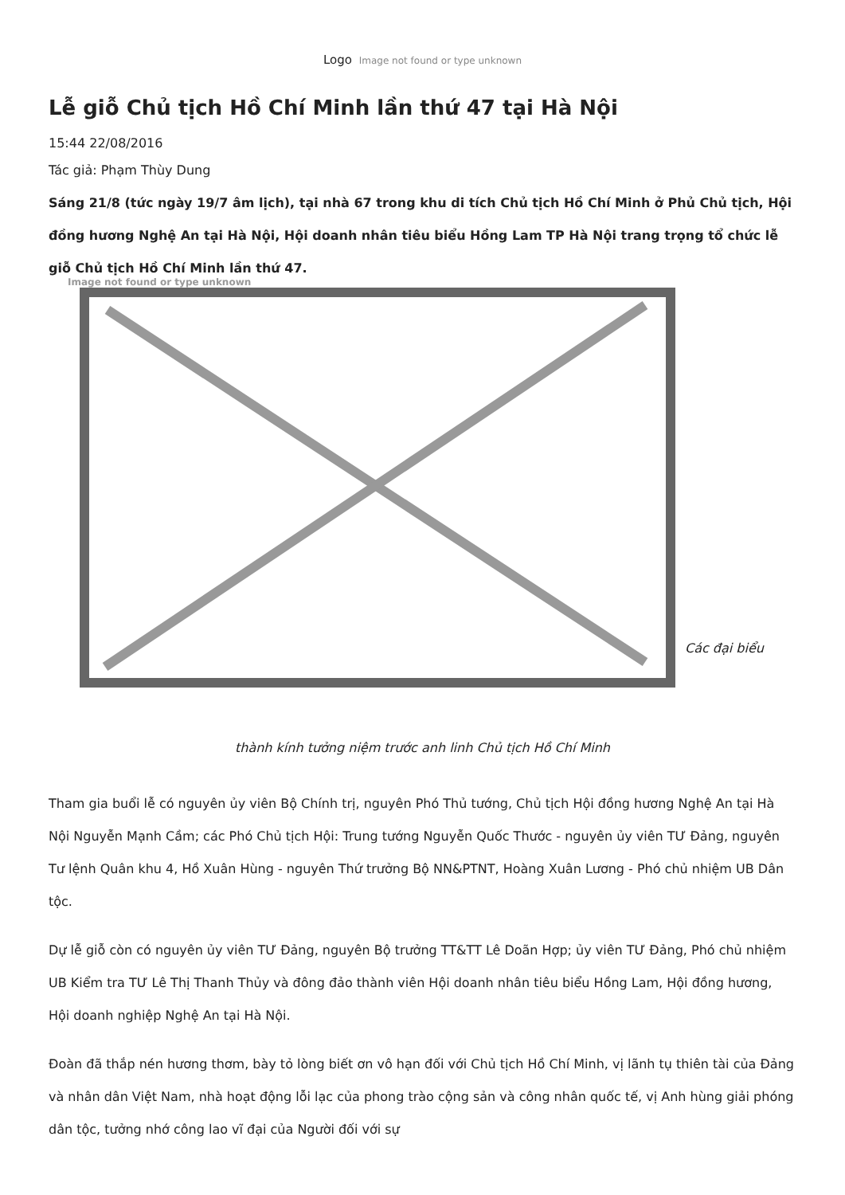Logo Image not found or type unknown
Lễ giỗ Chủ tịch Hồ Chí Minh lần thứ 47 tại Hà Nội
15:44 22/08/2016
Tác giả: Phạm Thùy Dung
Sáng 21/8 (tức ngày 19/7 âm lịch), tại nhà 67 trong khu di tích Chủ tịch Hồ Chí Minh ở Phủ Chủ tịch, Hội đồng hương Nghệ An tại Hà Nội, Hội doanh nhân tiêu biểu Hồng Lam TP Hà Nội trang trọng tổ chức lễ giỗ Chủ tịch Hồ Chí Minh lần thứ 47.
Image not found or type unknown
Các đại biểu
thành kính tưởng niệm trước anh linh Chủ tịch Hồ Chí Minh
Tham gia buổi lễ có nguyên ủy viên Bộ Chính trị, nguyên Phó Thủ tướng, Chủ tịch Hội đồng hương Nghệ An tại Hà Nội Nguyễn Mạnh Cầm; các Phó Chủ tịch Hội: Trung tướng Nguyễn Quốc Thước - nguyên ủy viên TƯ Đảng, nguyên Tư lệnh Quân khu 4, Hồ Xuân Hùng - nguyên Thứ trưởng Bộ NN&PTNT, Hoàng Xuân Lương - Phó chủ nhiệm UB Dân tộc.
Dự lễ giỗ còn có nguyên ủy viên TƯ Đảng, nguyên Bộ trưởng TT&TT Lê Doãn Hợp; ủy viên TƯ Đảng, Phó chủ nhiệm UB Kiểm tra TƯ Lê Thị Thanh Thủy và đông đảo thành viên Hội doanh nhân tiêu biểu Hồng Lam, Hội đồng hương, Hội doanh nghiệp Nghệ An tại Hà Nội.
Đoàn đã thắp nén hương thơm, bày tỏ lòng biết ơn vô hạn đối với Chủ tịch Hồ Chí Minh, vị lãnh tụ thiên tài của Đảng và nhân dân Việt Nam, nhà hoạt động lỗi lạc của phong trào cộng sản và công nhân quốc tế, vị Anh hùng giải phóng dân tộc, tưởng nhớ công lao vĩ đại của Người đối với sự